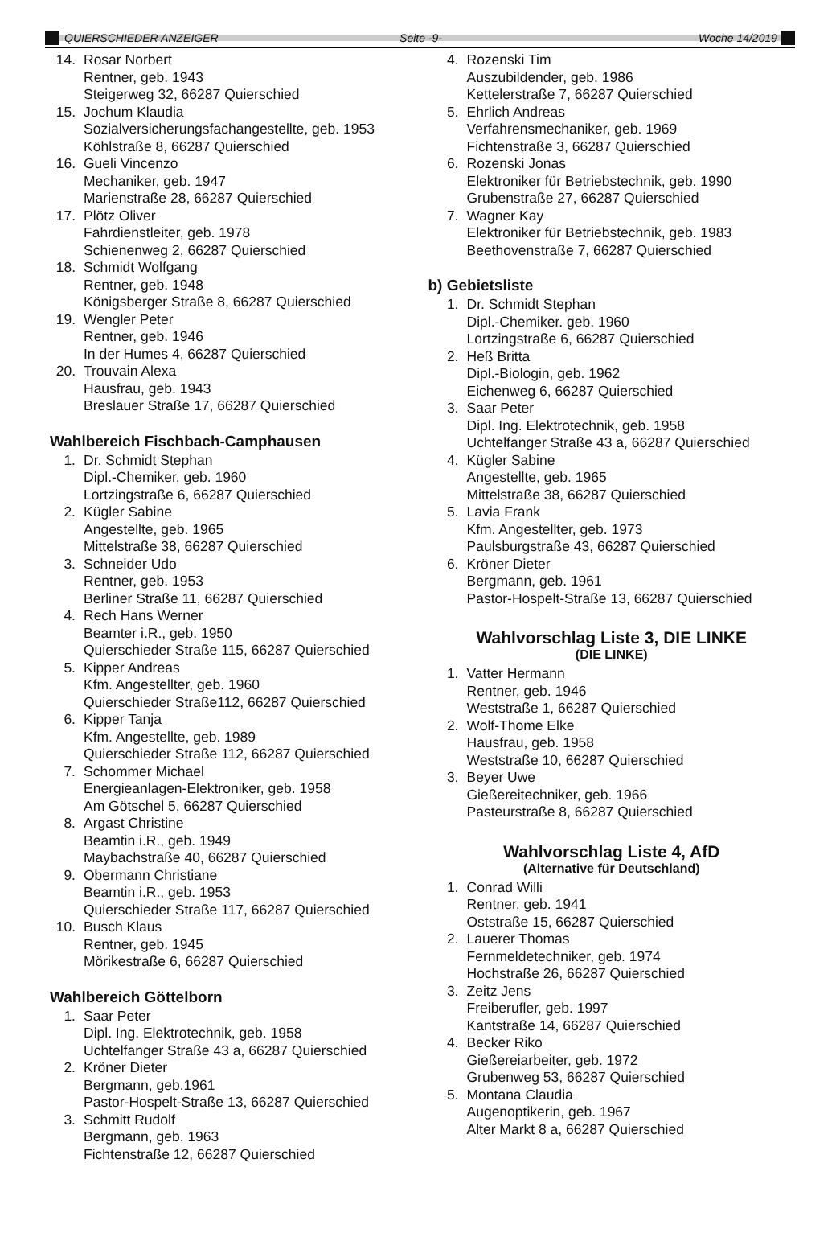QUIERSCHIEDER ANZEIGER Seite -9- Woche 14/2019
14. Rosar Norbert
Rentner, geb. 1943
Steigerweg 32, 66287 Quierschied
15. Jochum Klaudia
Sozialversicherungsfachangestellte, geb. 1953
Köhlstraße 8, 66287 Quierschied
16. Gueli Vincenzo
Mechaniker, geb. 1947
Marienstraße 28, 66287 Quierschied
17. Plötz Oliver
Fahrdienstleiter, geb. 1978
Schienenweg 2, 66287 Quierschied
18. Schmidt Wolfgang
Rentner, geb. 1948
Königsberger Straße 8, 66287 Quierschied
19. Wengler Peter
Rentner, geb. 1946
In der Humes 4, 66287 Quierschied
20. Trouvain Alexa
Hausfrau, geb. 1943
Breslauer Straße 17, 66287 Quierschied
Wahlbereich Fischbach-Camphausen
1. Dr. Schmidt Stephan
Dipl.-Chemiker, geb. 1960
Lortzingstraße 6, 66287 Quierschied
2. Kügler Sabine
Angestellte, geb. 1965
Mittelstraße 38, 66287 Quierschied
3. Schneider Udo
Rentner, geb. 1953
Berliner Straße 11, 66287 Quierschied
4. Rech Hans Werner
Beamter i.R., geb. 1950
Quierschieder Straße 115, 66287 Quierschied
5. Kipper Andreas
Kfm. Angestellter, geb. 1960
Quierschieder Straße112, 66287 Quierschied
6. Kipper Tanja
Kfm. Angestellte, geb. 1989
Quierschieder Straße 112, 66287 Quierschied
7. Schommer Michael
Energieanlagen-Elektroniker, geb. 1958
Am Götschel 5, 66287 Quierschied
8. Argast Christine
Beamtin i.R., geb. 1949
Maybachstraße 40, 66287 Quierschied
9. Obermann Christiane
Beamtin i.R., geb. 1953
Quierschieder Straße 117, 66287 Quierschied
10. Busch Klaus
Rentner, geb. 1945
Mörikestraße 6, 66287 Quierschied
Wahlbereich Göttelborn
1. Saar Peter
Dipl. Ing. Elektrotechnik, geb. 1958
Uchtelfanger Straße 43 a, 66287 Quierschied
2. Kröner Dieter
Bergmann, geb.1961
Pastor-Hospelt-Straße 13, 66287 Quierschied
3. Schmitt Rudolf
Bergmann, geb. 1963
Fichtenstraße 12, 66287 Quierschied
4. Rozenski Tim
Auszubildender, geb. 1986
Kettelerstraße 7, 66287 Quierschied
5. Ehrlich Andreas
Verfahrensmechaniker, geb. 1969
Fichtenstraße 3, 66287 Quierschied
6. Rozenski Jonas
Elektroniker für Betriebstechnik, geb. 1990
Grubenstraße 27, 66287 Quierschied
7. Wagner Kay
Elektroniker für Betriebstechnik, geb. 1983
Beethovenstraße 7, 66287 Quierschied
b) Gebietsliste
1. Dr. Schmidt Stephan
Dipl.-Chemiker. geb. 1960
Lortzingstraße 6, 66287 Quierschied
2. Heß Britta
Dipl.-Biologin, geb. 1962
Eichenweg 6, 66287 Quierschied
3. Saar Peter
Dipl. Ing. Elektrotechnik, geb. 1958
Uchtelfanger Straße 43 a, 66287 Quierschied
4. Kügler Sabine
Angestellte, geb. 1965
Mittelstraße 38, 66287 Quierschied
5. Lavia Frank
Kfm. Angestellter, geb. 1973
Paulsburgstraße 43, 66287 Quierschied
6. Kröner Dieter
Bergmann, geb. 1961
Pastor-Hospelt-Straße 13, 66287 Quierschied
Wahlvorschlag Liste 3, DIE LINKE
(DIE LINKE)
1. Vatter Hermann
Rentner, geb. 1946
Weststraße 1, 66287 Quierschied
2. Wolf-Thome Elke
Hausfrau, geb. 1958
Weststraße 10, 66287 Quierschied
3. Beyer Uwe
Gießereitechniker, geb. 1966
Pasteurstraße 8, 66287 Quierschied
Wahlvorschlag Liste 4, AfD
(Alternative für Deutschland)
1. Conrad Willi
Rentner, geb. 1941
Oststraße 15, 66287 Quierschied
2. Lauerer Thomas
Fernmeldetechniker, geb. 1974
Hochstraße 26, 66287 Quierschied
3. Zeitz Jens
Freiberufler, geb. 1997
Kantstraße 14, 66287 Quierschied
4. Becker Riko
Gießereiarbeiter, geb. 1972
Grubenweg 53, 66287 Quierschied
5. Montana Claudia
Augenoptikerin, geb. 1967
Alter Markt 8 a, 66287 Quierschied